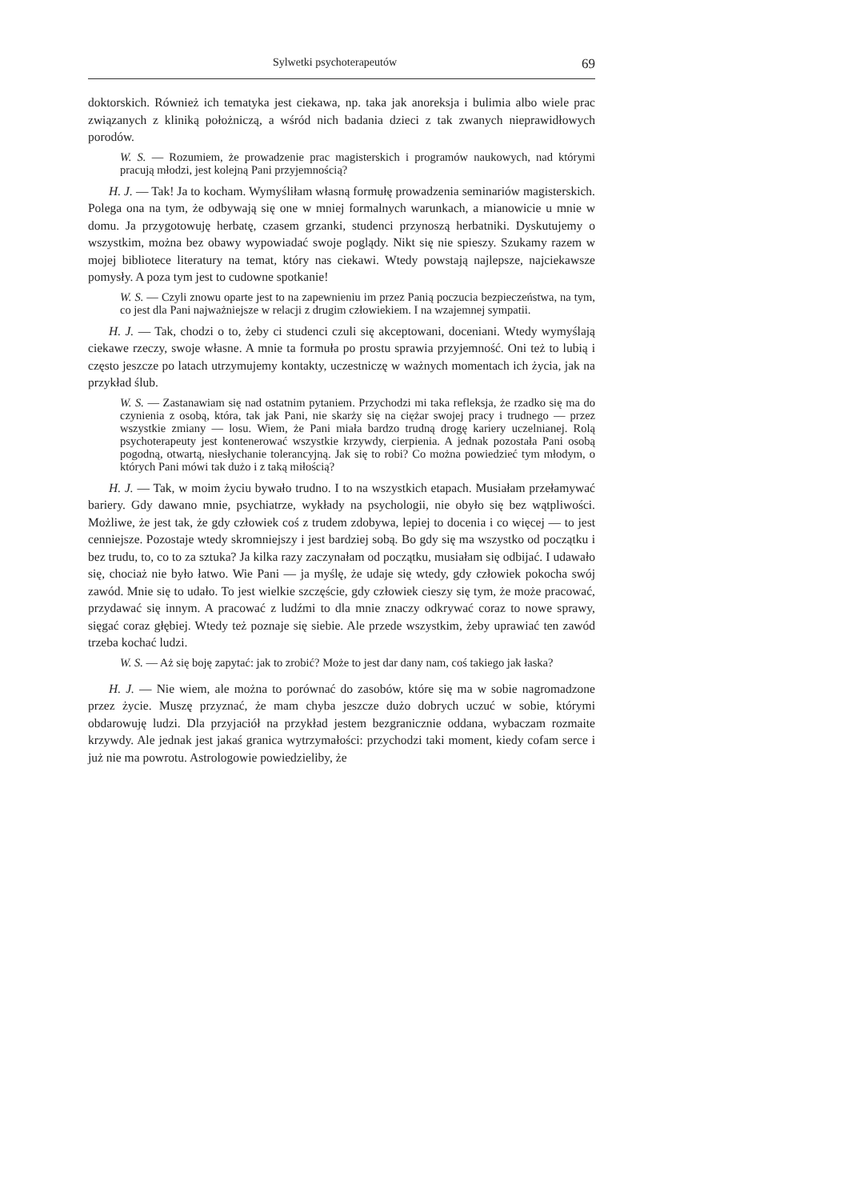Sylwetki psychoterapeutów 69
doktorskich. Również ich tematyka jest ciekawa, np. taka jak anoreksja i bulimia albo wiele prac związanych z kliniką położniczą, a wśród nich badania dzieci z tak zwanych nieprawidłowych porodów.
W. S. — Rozumiem, że prowadzenie prac magisterskich i programów naukowych, nad którymi pracują młodzi, jest kolejną Pani przyjemnością?
H. J. — Tak! Ja to kocham. Wymyśliłam własną formułę prowadzenia seminariów magisterskich. Polega ona na tym, że odbywają się one w mniej formalnych warunkach, a mianowicie u mnie w domu. Ja przygotowuję herbatę, czasem grzanki, studenci przynoszą herbatniki. Dyskutujemy o wszystkim, można bez obawy wypowiadać swoje poglądy. Nikt się nie spieszy. Szukamy razem w mojej bibliotece literatury na temat, który nas ciekawi. Wtedy powstają najlepsze, najciekawsze pomysły. A poza tym jest to cudowne spotkanie!
W. S. — Czyli znowu oparte jest to na zapewnieniu im przez Panią poczucia bezpieczeństwa, na tym, co jest dla Pani najważniejsze w relacji z drugim człowiekiem. I na wzajemnej sympatii.
H. J. — Tak, chodzi o to, żeby ci studenci czuli się akceptowani, doceniani. Wtedy wymyślają ciekawe rzeczy, swoje własne. A mnie ta formuła po prostu sprawia przyjemność. Oni też to lubią i często jeszcze po latach utrzymujemy kontakty, uczestniczę w ważnych momentach ich życia, jak na przykład ślub.
W. S. — Zastanawiam się nad ostatnim pytaniem. Przychodzi mi taka refleksja, że rzadko się ma do czynienia z osobą, która, tak jak Pani, nie skarży się na ciężar swojej pracy i trudnego — przez wszystkie zmiany — losu. Wiem, że Pani miała bardzo trudną drogę kariery uczelnianej. Rolą psychoterapeuty jest kontenerować wszystkie krzywdy, cierpienia. A jednak pozostała Pani osobą pogodną, otwartą, niesłychanie tolerancyjną. Jak się to robi? Co można powiedzieć tym młodym, o których Pani mówi tak dużo i z taką miłością?
H. J. — Tak, w moim życiu bywało trudno. I to na wszystkich etapach. Musiałam przełamywać bariery. Gdy dawano mnie, psychiatrze, wykłady na psychologii, nie obyło się bez wątpliwości. Możliwe, że jest tak, że gdy człowiek coś z trudem zdobywa, lepiej to docenia i co więcej — to jest cenniejsze. Pozostaje wtedy skromniejszy i jest bardziej sobą. Bo gdy się ma wszystko od początku i bez trudu, to, co to za sztuka? Ja kilka razy zaczynałam od początku, musiałam się odbijać. I udawało się, chociaż nie było łatwo. Wie Pani — ja myślę, że udaje się wtedy, gdy człowiek pokocha swój zawód. Mnie się to udało. To jest wielkie szczęście, gdy człowiek cieszy się tym, że może pracować, przydawać się innym. A pracować z ludźmi to dla mnie znaczy odkrywać coraz to nowe sprawy, sięgać coraz głębiej. Wtedy też poznaje się siebie. Ale przede wszystkim, żeby uprawiać ten zawód trzeba kochać ludzi.
W. S. — Aż się boję zapytać: jak to zrobić? Może to jest dar dany nam, coś takiego jak łaska?
H. J. — Nie wiem, ale można to porównać do zasobów, które się ma w sobie nagromadzone przez życie. Muszę przyznać, że mam chyba jeszcze dużo dobrych uczuć w sobie, którymi obdarowuję ludzi. Dla przyjaciół na przykład jestem bezgranicznie oddana, wybaczam rozmaite krzywdy. Ale jednak jest jakaś granica wytrzymałości: przychodzi taki moment, kiedy cofam serce i już nie ma powrotu. Astrologowie powiedzieliby, że